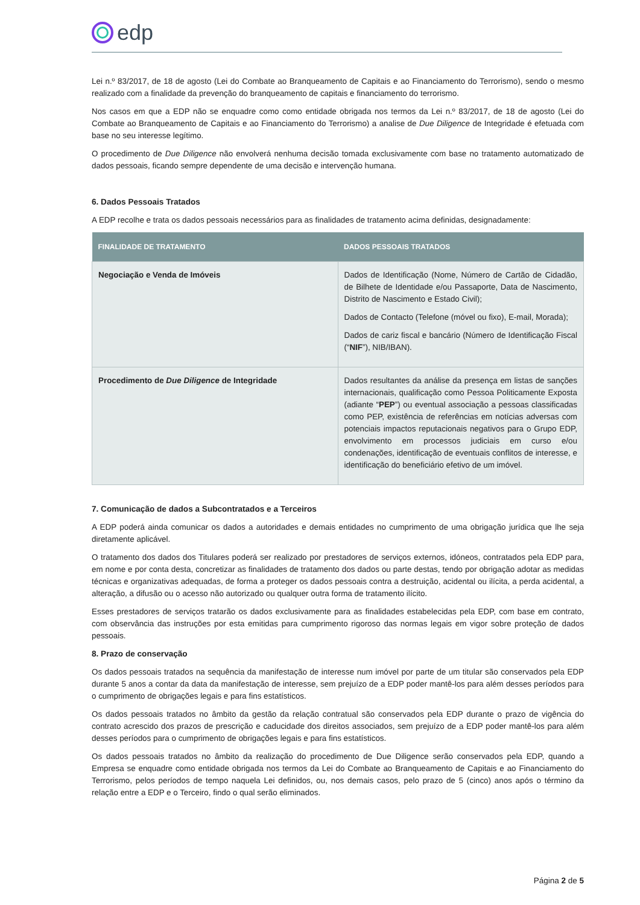edp
Lei n.º 83/2017, de 18 de agosto (Lei do Combate ao Branqueamento de Capitais e ao Financiamento do Terrorismo), sendo o mesmo realizado com a finalidade da prevenção do branqueamento de capitais e financiamento do terrorismo.
Nos casos em que a EDP não se enquadre como como entidade obrigada nos termos da Lei n.º 83/2017, de 18 de agosto (Lei do Combate ao Branqueamento de Capitais e ao Financiamento do Terrorismo) a analise de Due Diligence de Integridade é efetuada com base no seu interesse legítimo.
O procedimento de Due Diligence não envolverá nenhuma decisão tomada exclusivamente com base no tratamento automatizado de dados pessoais, ficando sempre dependente de uma decisão e intervenção humana.
6. Dados Pessoais Tratados
A EDP recolhe e trata os dados pessoais necessários para as finalidades de tratamento acima definidas, designadamente:
| FINALIDADE DE TRATAMENTO | DADOS PESSOAIS TRATADOS |
| --- | --- |
| Negociação e Venda de Imóveis | Dados de Identificação (Nome, Número de Cartão de Cidadão, de Bilhete de Identidade e/ou Passaporte, Data de Nascimento, Distrito de Nascimento e Estado Civil); Dados de Contacto (Telefone (móvel ou fixo), E-mail, Morada); Dados de cariz fiscal e bancário (Número de Identificação Fiscal (“ NIF ”), NIB/IBAN). |
| Procedimento de Due Diligence de Integridade | Dados resultantes da análise da presença em listas de sanções internacionais, qualificação como Pessoa Politicamente Exposta (adiante “ PEP ”) ou eventual associação a pessoas classificadas como PEP, existência de referências em notícias adversas com potenciais impactos reputacionais negativos para o Grupo EDP, envolvimento em processos judiciais em curso e/ou condenações, identificação de eventuais conflitos de interesse, e identificação do beneficiário efetivo de um imóvel. |
7. Comunicação de dados a Subcontratados e a Terceiros
A EDP poderá ainda comunicar os dados a autoridades e demais entidades no cumprimento de uma obrigação jurídica que lhe seja diretamente aplicável.
O tratamento dos dados dos Titulares poderá ser realizado por prestadores de serviços externos, idóneos, contratados pela EDP para, em nome e por conta desta, concretizar as finalidades de tratamento dos dados ou parte destas, tendo por obrigação adotar as medidas técnicas e organizativas adequadas, de forma a proteger os dados pessoais contra a destruição, acidental ou ilícita, a perda acidental, a alteração, a difusão ou o acesso não autorizado ou qualquer outra forma de tratamento ilícito.
Esses prestadores de serviços tratarão os dados exclusivamente para as finalidades estabelecidas pela EDP, com base em contrato, com observância das instruções por esta emitidas para cumprimento rigoroso das normas legais em vigor sobre proteção de dados pessoais.
8. Prazo de conservação
Os dados pessoais tratados na sequência da manifestação de interesse num imóvel por parte de um titular são conservados pela EDP durante 5 anos a contar da data da manifestação de interesse, sem prejuízo de a EDP poder mantê-los para além desses períodos para o cumprimento de obrigações legais e para fins estatísticos.
Os dados pessoais tratados no âmbito da gestão da relação contratual são conservados pela EDP durante o prazo de vigência do contrato acrescido dos prazos de prescrição e caducidade dos direitos associados, sem prejuízo de a EDP poder mantê-los para além desses períodos para o cumprimento de obrigações legais e para fins estatísticos.
Os dados pessoais tratados no âmbito da realização do procedimento de Due Diligence serão conservados pela EDP, quando a Empresa se enquadre como entidade obrigada nos termos da Lei do Combate ao Branqueamento de Capitais e ao Financiamento do Terrorismo, pelos períodos de tempo naquela Lei definidos, ou, nos demais casos, pelo prazo de 5 (cinco) anos após o término da relação entre a EDP e o Terceiro, findo o qual serão eliminados.
Página 2 de 5